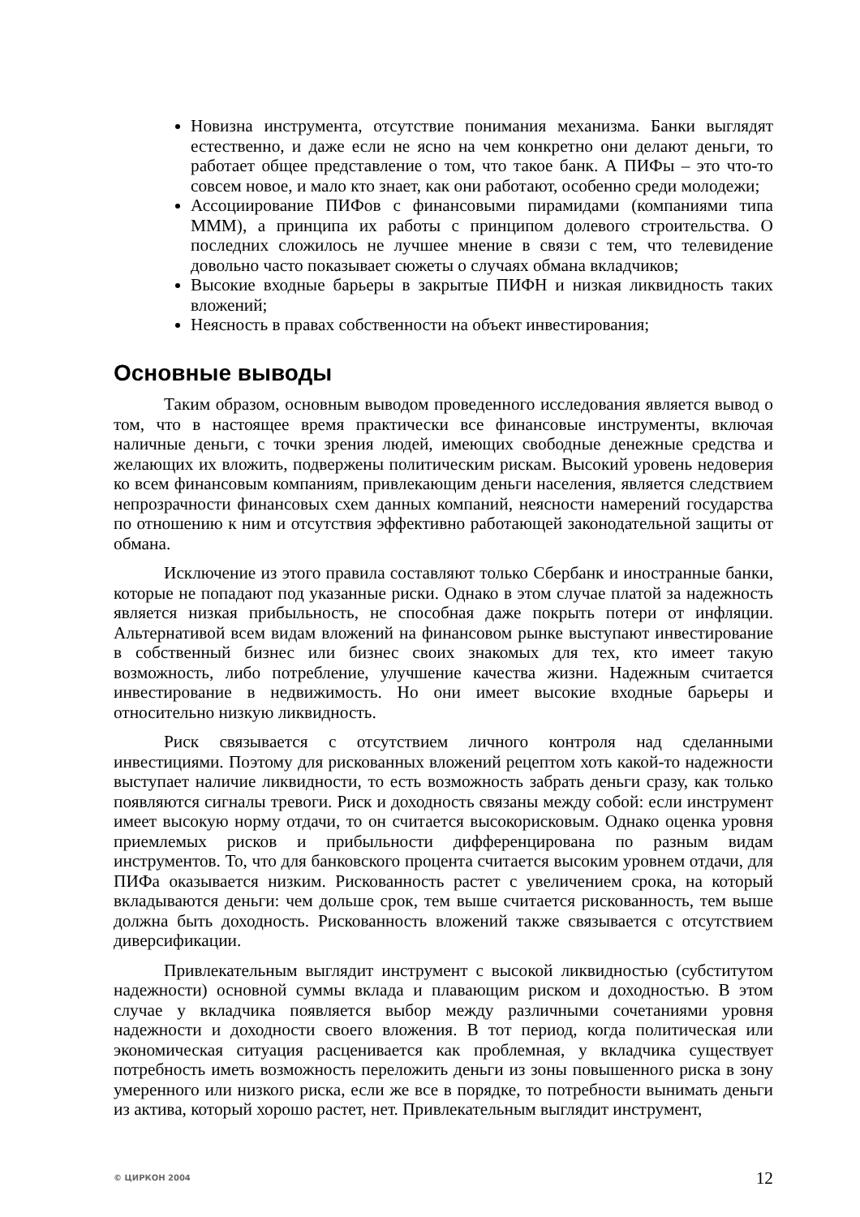Новизна инструмента, отсутствие понимания механизма. Банки выглядят естественно, и даже если не ясно на чем конкретно они делают деньги, то работает общее представление о том, что такое банк. А ПИФы – это что-то совсем новое, и мало кто знает, как они работают, особенно среди молодежи;
Ассоциирование ПИФов с финансовыми пирамидами (компаниями типа МММ), а принципа их работы с принципом долевого строительства. О последних сложилось не лучшее мнение в связи с тем, что телевидение довольно часто показывает сюжеты о случаях обмана вкладчиков;
Высокие входные барьеры в закрытые ПИФН и низкая ликвидность таких вложений;
Неясность в правах собственности на объект инвестирования;
Основные выводы
Таким образом, основным выводом проведенного исследования является вывод о том, что в настоящее время практически все финансовые инструменты, включая наличные деньги, с точки зрения людей, имеющих свободные денежные средства и желающих их вложить, подвержены политическим рискам. Высокий уровень недоверия ко всем финансовым компаниям, привлекающим деньги населения, является следствием непрозрачности финансовых схем данных компаний, неясности намерений государства по отношению к ним и отсутствия эффективно работающей законодательной защиты от обмана.
Исключение из этого правила составляют только Сбербанк и иностранные банки, которые не попадают под указанные риски. Однако в этом случае платой за надежность является низкая прибыльность, не способная даже покрыть потери от инфляции. Альтернативой всем видам вложений на финансовом рынке выступают инвестирование в собственный бизнес или бизнес своих знакомых для тех, кто имеет такую возможность, либо потребление, улучшение качества жизни. Надежным считается инвестирование в недвижимость. Но они имеет высокие входные барьеры и относительно низкую ликвидность.
Риск связывается с отсутствием личного контроля над сделанными инвестициями. Поэтому для рискованных вложений рецептом хоть какой-то надежности выступает наличие ликвидности, то есть возможность забрать деньги сразу, как только появляются сигналы тревоги. Риск и доходность связаны между собой: если инструмент имеет высокую норму отдачи, то он считается высокорисковым. Однако оценка уровня приемлемых рисков и прибыльности дифференцирована по разным видам инструментов. То, что для банковского процента считается высоким уровнем отдачи, для ПИФа оказывается низким. Рискованность растет с увеличением срока, на который вкладываются деньги: чем дольше срок, тем выше считается рискованность, тем выше должна быть доходность. Рискованность вложений также связывается с отсутствием диверсификации.
Привлекательным выглядит инструмент с высокой ликвидностью (субститутом надежности) основной суммы вклада и плавающим риском и доходностью. В этом случае у вкладчика появляется выбор между различными сочетаниями уровня надежности и доходности своего вложения. В тот период, когда политическая или экономическая ситуация расценивается как проблемная, у вкладчика существует потребность иметь возможность переложить деньги из зоны повышенного риска в зону умеренного или низкого риска, если же все в порядке, то потребности вынимать деньги из актива, который хорошо растет, нет. Привлекательным выглядит инструмент,
© ЦИРКОН 2004 12